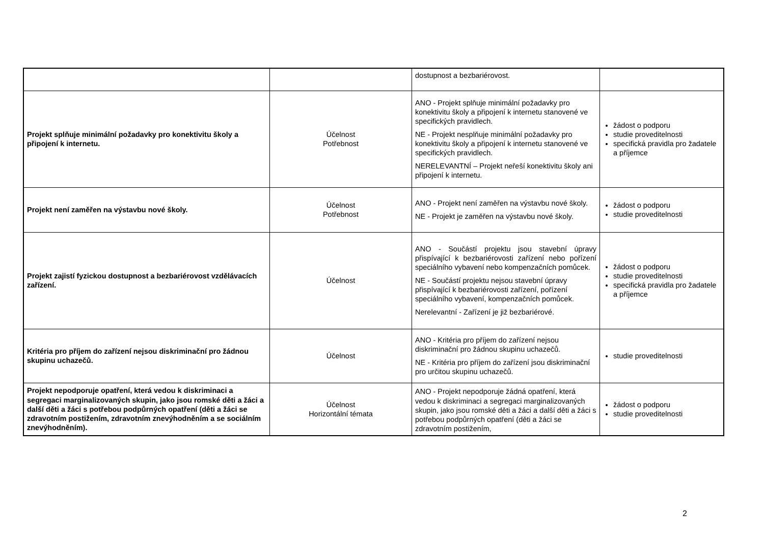| | | dostupnost a bezbariérovost. | |
| Projekt splňuje minimální požadavky pro konektivitu školy a připojení k internetu. | Účelnost Potřebnost | ANO - Projekt splňuje minimální požadavky pro konektivitu školy a připojení k internetu stanovené ve specifických pravidlech. NE - Projekt nesplňuje minimální požadavky pro konektivitu školy a připojení k internetu stanovené ve specifických pravidlech. NERELEVANTNÍ – Projekt neřeší konektivitu školy ani připojení k internetu. | žádost o podporu studie proveditelnosti specifická pravidla pro žadatele a příjemce |
| Projekt není zaměřen na výstavbu nové školy. | Účelnost Potřebnost | ANO - Projekt není zaměřen na výstavbu nové školy. NE - Projekt je zaměřen na výstavbu nové školy. | žádost o podporu studie proveditelnosti |
| Projekt zajistí fyzickou dostupnost a bezbariérovost vzdělávacích zařízení. | Účelnost | ANO - Součástí projektu jsou stavební úpravy přispívající k bezbariérovosti zařízení nebo pořízení speciálního vybavení nebo kompenzačních pomůcek. NE - Součástí projektu nejsou stavební úpravy přispívající k bezbariérovosti zařízení, pořízení speciálního vybavení, kompenzačních pomůcek. Nerelevantní - Zařízení je již bezbariérové. | žádost o podporu studie proveditelnosti specifická pravidla pro žadatele a příjemce |
| Kritéria pro příjem do zařízení nejsou diskriminační pro žádnou skupinu uchazečů. | Účelnost | ANO - Kritéria pro příjem do zařízení nejsou diskriminační pro žádnou skupinu uchazečů. NE - Kritéria pro příjem do zařízení jsou diskriminační pro určitou skupinu uchazečů. | studie proveditelnosti |
| Projekt nepodporuje opatření, která vedou k diskriminaci a segregaci marginalizovaných skupin, jako jsou romské děti a žáci a další děti a žáci s potřebou podpůrných opatření (děti a žáci se zdravotním postižením, zdravotním znevýhodněním a se sociálním znevýhodněním). | Účelnost Horizontální témata | ANO - Projekt nepodporuje žádná opatření, která vedou k diskriminaci a segregaci marginalizovaných skupin, jako jsou romské děti a žáci a další děti a žáci s potřebou podpůrných opatření (děti a žáci se zdravotním postižením, | žádost o podporu studie proveditelnosti |
2